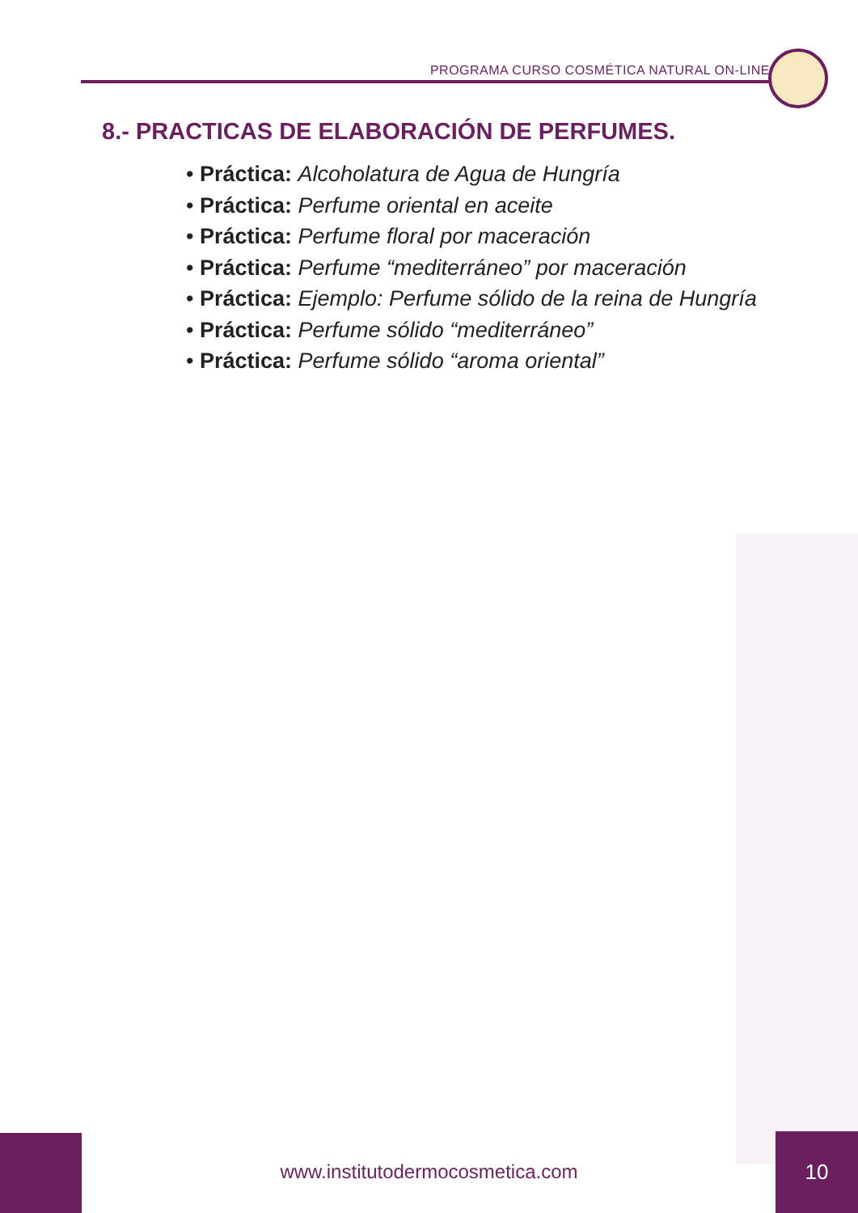PROGRAMA CURSO COSMÉTICA NATURAL ON-LINE
8.- PRACTICAS DE ELABORACIÓN DE PERFUMES.
• Práctica: Alcoholatura de Agua de Hungría
• Práctica: Perfume oriental en aceite
• Práctica: Perfume floral por maceración
• Práctica: Perfume “mediterráneo” por maceración
• Práctica: Ejemplo: Perfume sólido de la reina de Hungría
• Práctica: Perfume sólido “mediterráneo”
• Práctica: Perfume sólido “aroma oriental”
www.institutodermocosmetica.com
10